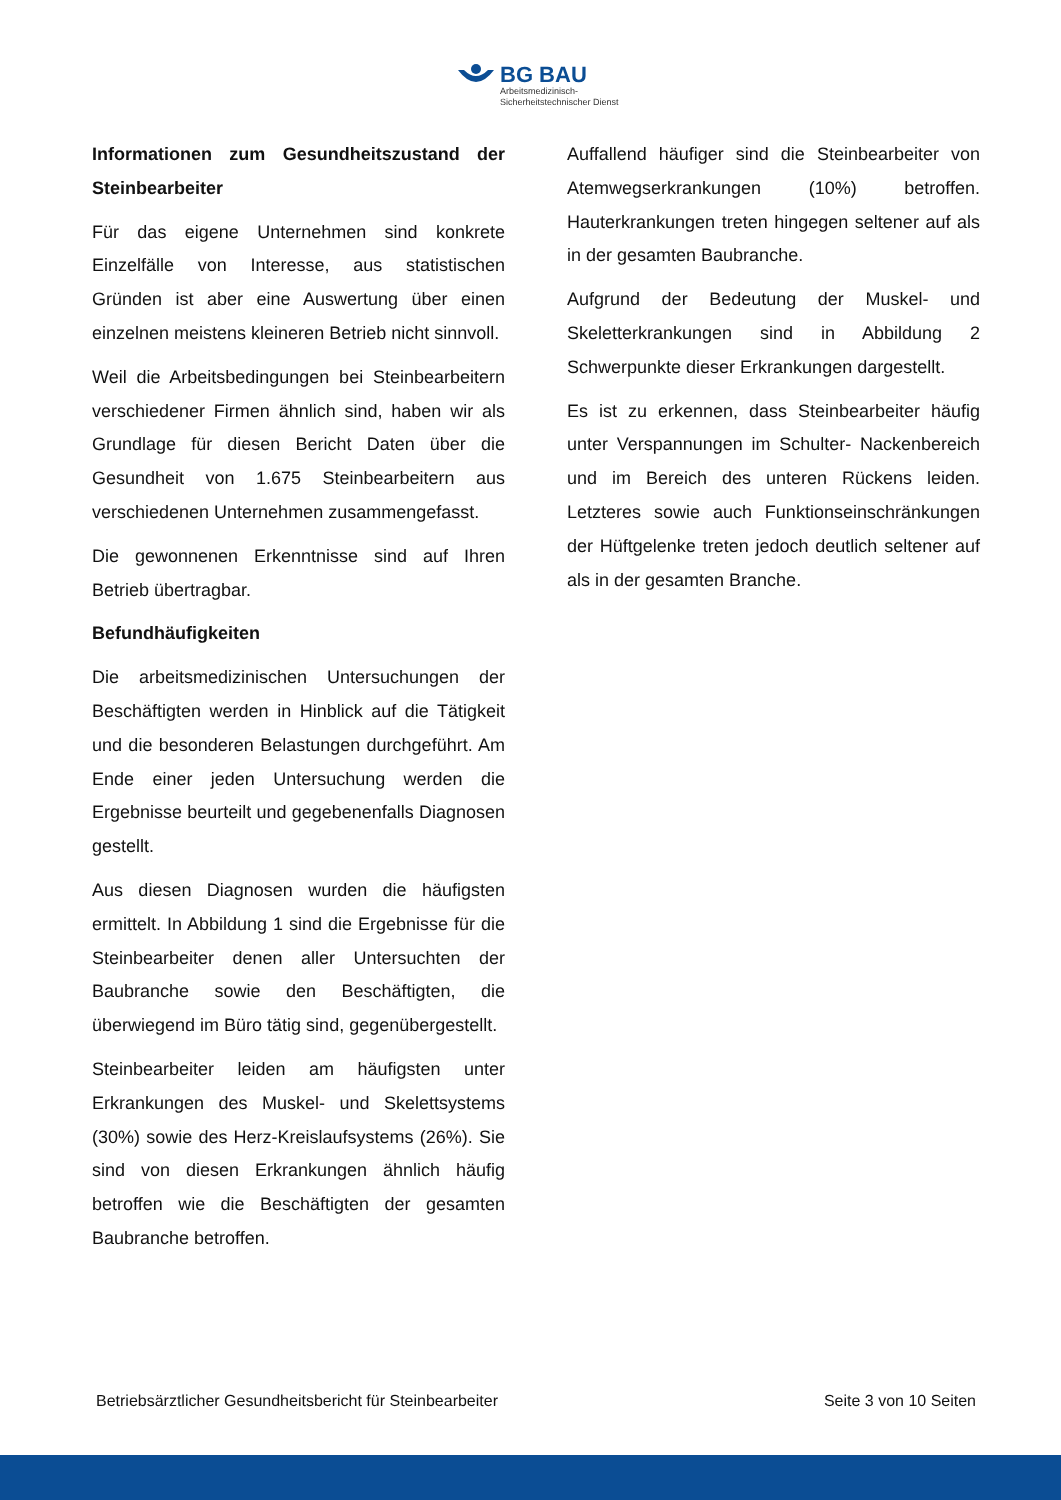BG BAU
Arbeitsmedizinisch-
Sicherheitstechnischer Dienst
Informationen zum Gesundheitszustand der Steinbearbeiter
Für das eigene Unternehmen sind konkrete Einzelfälle von Interesse, aus statistischen Gründen ist aber eine Auswertung über einen einzelnen meistens kleineren Betrieb nicht sinnvoll.
Weil die Arbeitsbedingungen bei Steinbearbeitern verschiedener Firmen ähnlich sind, haben wir als Grundlage für diesen Bericht Daten über die Gesundheit von 1.675 Steinbearbeitern aus verschiedenen Unternehmen zusammengefasst.
Die gewonnenen Erkenntnisse sind auf Ihren Betrieb übertragbar.
Befundhäufigkeiten
Die arbeitsmedizinischen Untersuchungen der Beschäftigten werden in Hinblick auf die Tätigkeit und die besonderen Belastungen durchgeführt. Am Ende einer jeden Untersuchung werden die Ergebnisse beurteilt und gegebenenfalls Diagnosen gestellt.
Aus diesen Diagnosen wurden die häufigsten ermittelt. In Abbildung 1 sind die Ergebnisse für die Steinbearbeiter denen aller Untersuchten der Baubranche sowie den Beschäftigten, die überwiegend im Büro tätig sind, gegenübergestellt.
Steinbearbeiter leiden am häufigsten unter Erkrankungen des Muskel- und Skelettsystems (30%) sowie des Herz-Kreislaufsystems (26%). Sie sind von diesen Erkrankungen ähnlich häufig betroffen wie die Beschäftigten der gesamten Baubranche betroffen.
Auffallend häufiger sind die Steinbearbeiter von Atemwegserkrankungen (10%) betroffen. Hauterkrankungen treten hingegen seltener auf als in der gesamten Baubranche.
Aufgrund der Bedeutung der Muskel- und Skeletterkrankungen sind in Abbildung 2 Schwerpunkte dieser Erkrankungen dargestellt.
Es ist zu erkennen, dass Steinbearbeiter häufig unter Verspannungen im Schulter- Nackenbereich und im Bereich des unteren Rückens leiden. Letzteres sowie auch Funktionseinschränkungen der Hüftgelenke treten jedoch deutlich seltener auf als in der gesamten Branche.
Betriebsärztlicher Gesundheitsbericht für Steinbearbeiter Seite 3 von 10 Seiten